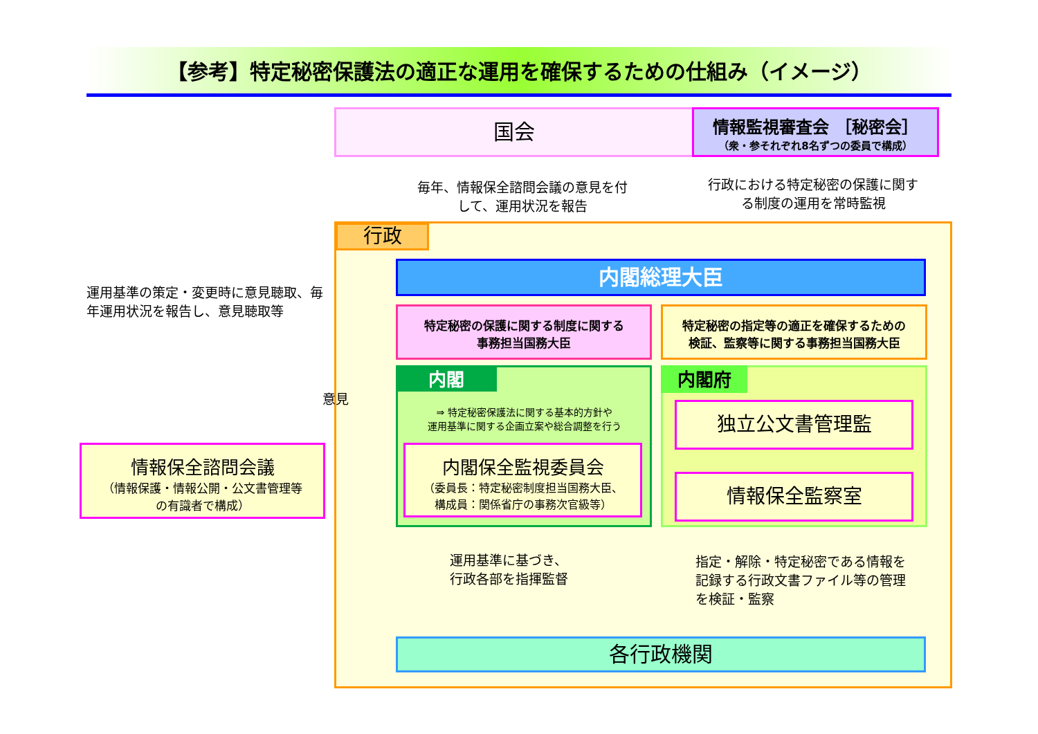【参考】特定秘密保護法の適正な運用を確保するための仕組み（イメージ）
国会
情報監視審査会 ［秘密会］
（衆・参それぞれ8名ずつの委員で構成）
毎年、情報保全諮問会議の意見を付して、運用状況を報告
行政における特定秘密の保護に関する制度の運用を常時監視
行政
内閣総理大臣
特定秘密の保護に関する制度に関する
事務担当国務大臣
特定秘密の指定等の適正を確保するための
検証、監察等に関する事務担当国務大臣
内閣
⇒ 特定秘密保護法に関する基本的方針や
運用基準に関する企画立案や総合調整を行う
内閣保全監視委員会
（委員長：特定秘密制度担当国務大臣、
構成員：関係省庁の事務次官級等）
内閣府
独立公文書管理監
情報保全監察室
運用基準に基づき、
行政各部を指揮監督
指定・解除・特定秘密である情報を記録する行政文書ファイル等の管理を検証・監察
各行政機関
運用基準の策定・変更時に意見聴取、毎年運用状況を報告し、意見聴取等
意見
情報保全諮問会議
（情報保護・情報公開・公文書管理等
の有識者で構成）